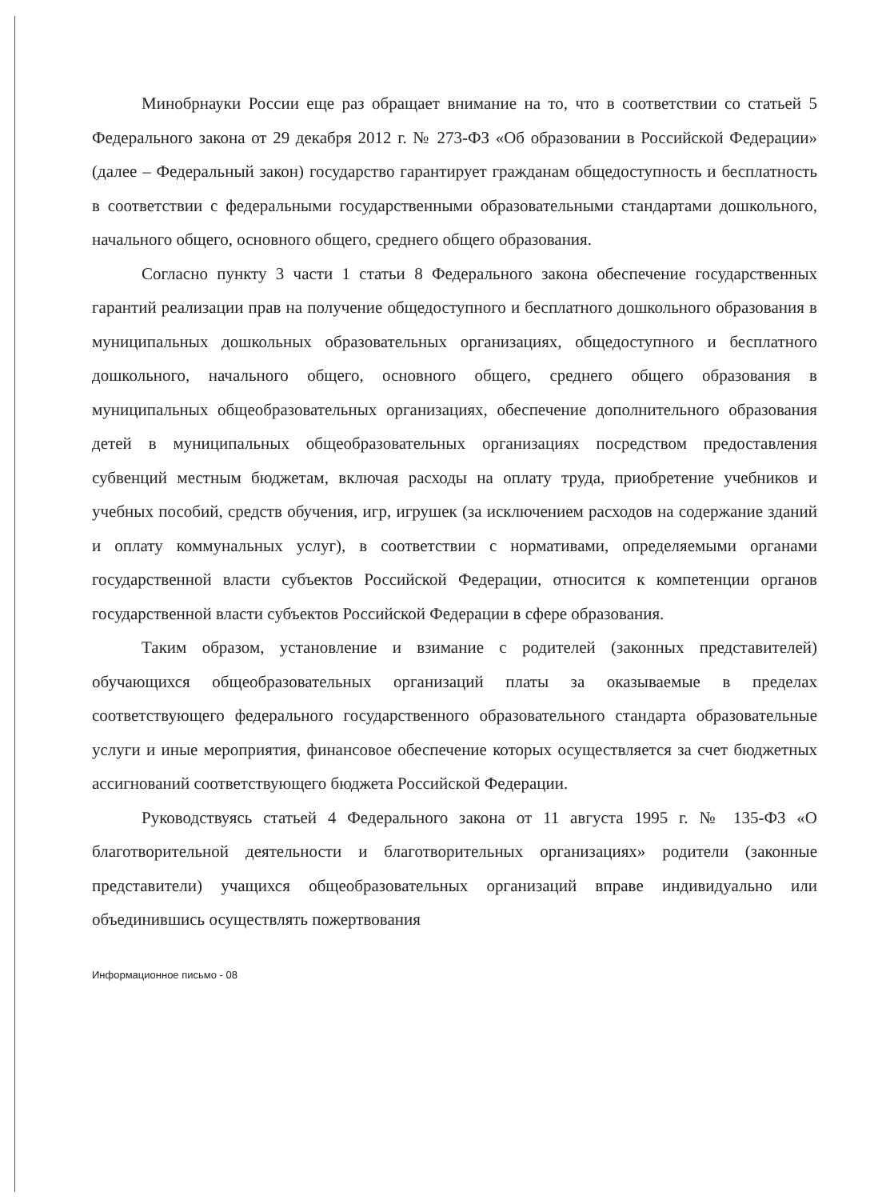Минобрнауки России еще раз обращает внимание на то, что в соответствии со статьей 5 Федерального закона от 29 декабря 2012 г. № 273-ФЗ «Об образовании в Российской Федерации» (далее – Федеральный закон) государство гарантирует гражданам общедоступность и бесплатность в соответствии с федеральными государственными образовательными стандартами дошкольного, начального общего, основного общего, среднего общего образования.
Согласно пункту 3 части 1 статьи 8 Федерального закона обеспечение государственных гарантий реализации прав на получение общедоступного и бесплатного дошкольного образования в муниципальных дошкольных образовательных организациях, общедоступного и бесплатного дошкольного, начального общего, основного общего, среднего общего образования в муниципальных общеобразовательных организациях, обеспечение дополнительного образования детей в муниципальных общеобразовательных организациях посредством предоставления субвенций местным бюджетам, включая расходы на оплату труда, приобретение учебников и учебных пособий, средств обучения, игр, игрушек (за исключением расходов на содержание зданий и оплату коммунальных услуг), в соответствии с нормативами, определяемыми органами государственной власти субъектов Российской Федерации, относится к компетенции органов государственной власти субъектов Российской Федерации в сфере образования.
Таким образом, установление и взимание с родителей (законных представителей) обучающихся общеобразовательных организаций платы за оказываемые в пределах соответствующего федерального государственного образовательного стандарта образовательные услуги и иные мероприятия, финансовое обеспечение которых осуществляется за счет бюджетных ассигнований соответствующего бюджета Российской Федерации.
Руководствуясь статьей 4 Федерального закона от 11 августа 1995 г. № 135-ФЗ «О благотворительной деятельности и благотворительных организациях» родители (законные представители) учащихся общеобразовательных организаций вправе индивидуально или объединившись осуществлять пожертвования
Информационное письмо - 08